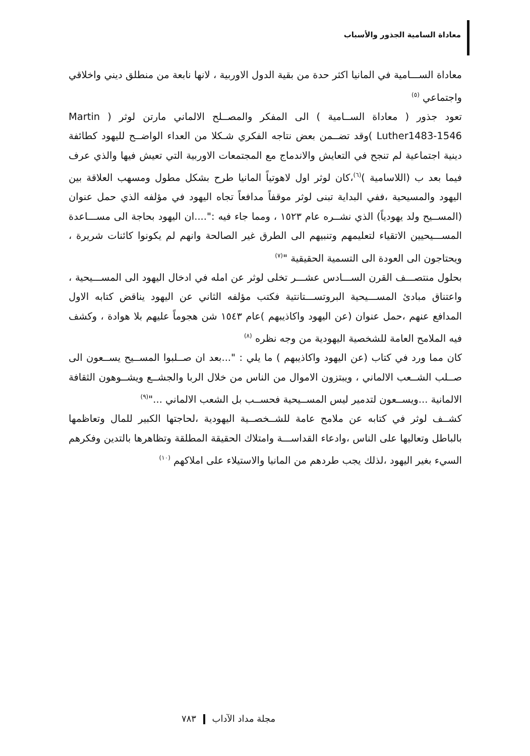معاداة السامية الجذور والأسباب
معاداة الســـامية في المانيا اكثر حدة من بقية الدول الاوربية ، لانها نابعة من منطلق ديني واخلاقي واجتماعي <sup>(٥)</sup>
تعود جذور ( معاداة الســامية ) الى المفكر والمصــلح الالماني مارتن لوثر ( Martin Luther1483-1546 )وقد تضــمن بعض نتاجه الفكري شـكلا من العداء الواضــح لليهود كطائفة دينية اجتماعية لم تنجح في التعايش والاندماج مع المجتمعات الاوربية التي تعيش فيها والذي عرف فيما بعد ب (اللاسامية )<sup>(٦)</sup>،كان لوثر اول لاهوتياً المانيا طرح بشكل مطول ومسهب العلاقة بين اليهود والمسيحية ،ففي البداية تبنى لوثر موقفاً مدافعاً تجاه اليهود في مؤلفه الذي حمل عنوان (المســيح ولد يهودياً) الذي نشــره عام ١٥٢٣ ، ومما جاء فيه :"....ان اليهود بحاجة الى مســـاعدة المســـيحيين الاتقياء لتعليمهم وتنبيهم الى الطرق غير الصالحة وانهم لم يكونوا كائنات شريرة ، ويحتاجون الى العودة الى التسمية الحقيقية "<sup>(٧)</sup>
بحلول منتصـــف القرن الســـادس عشـــر تخلى لوثر عن امله في ادخال اليهود الى المســـيحية ، واعتناق مبادئ المســـيحية البروتســـتانتية فكتب مؤلفه الثاني عن اليهود يناقض كتابه الاول المدافع عنهم ،حمل عنوان (عن اليهود واكاذيبهم )عام ١٥٤٣ شن هجوماً عليهم بلا هوادة ، وكشف فيه الملامح العامة للشخصية اليهودية من وجه نظره <sup>(٨)</sup>
كان مما ورد في كتاب (عن اليهود واكاذيبهم ) ما يلي : "...بعد ان صــلبوا المســيح يســعون الى صــلب الشــعب الالماني ، ويبتزون الاموال من الناس من خلال الربا والجشــع ويشــوهون الثقافة الالمانية ...ويســعون لتدمير ليس المســيحية فحســب بل الشعب الالماني ..."<sup>(٩)</sup>
كشــف لوثر في كتابه عن ملامح عامة للشــخصــية اليهودية ،لحاجتها الكبير للمال وتعاظمها بالباطل وتعاليها على الناس ،وادعاء القداســـة وامتلاك الحقيقة المطلقة وتظاهرها بالتدين وفكرهم السيء بغير اليهود ،لذلك يجب طردهم من المانيا والاستيلاء على املاكهم <sup>(١٠)</sup>
مجلة مداد الآداب ٧٨٣